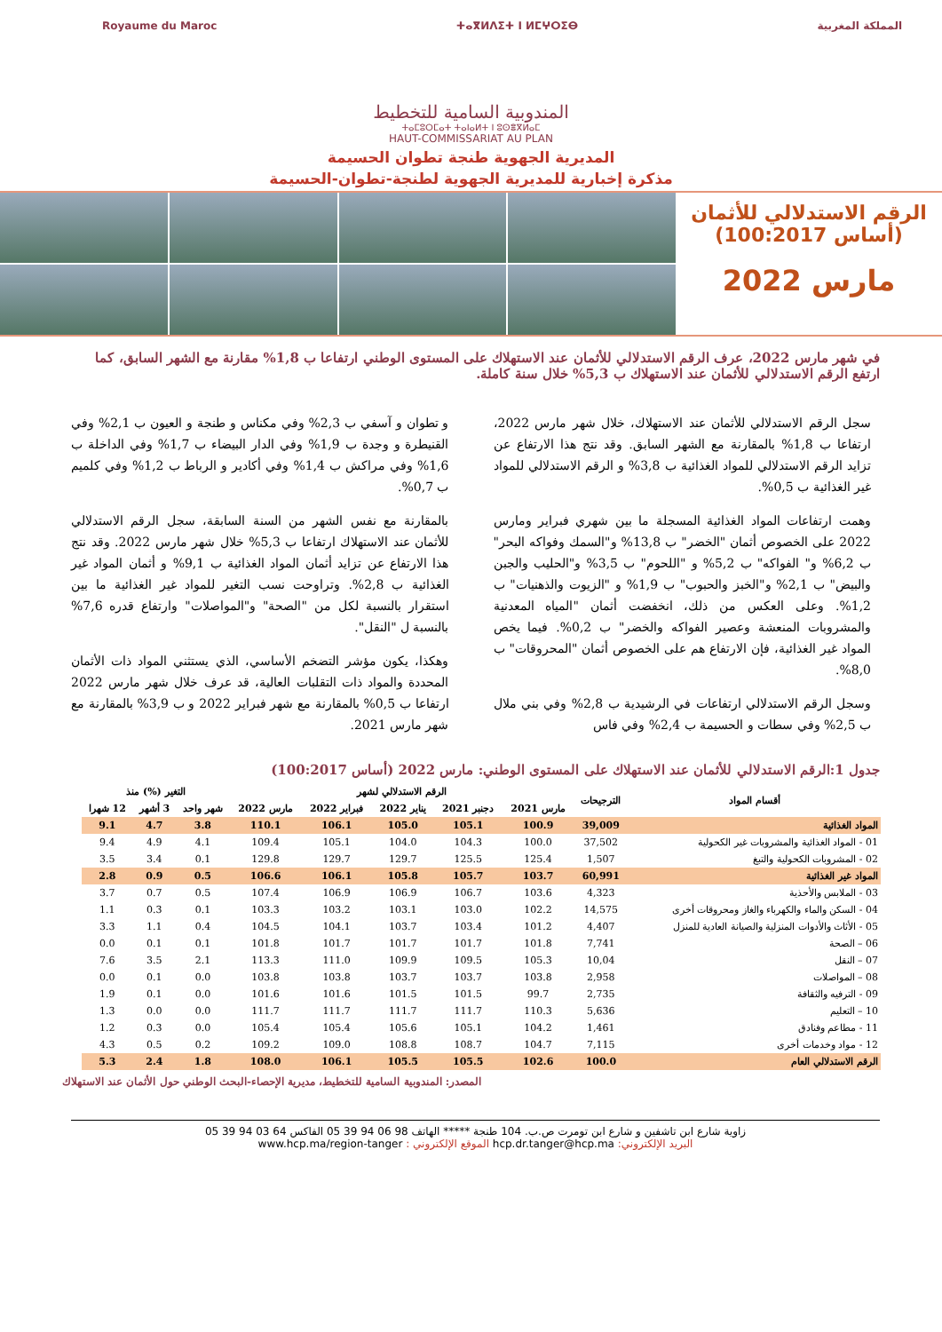Royaume du Maroc ⵜⴰⴳⵍⴷⵉⵜ ⵏ ⵍⵎⵖⵔⵉⴱ المملكة المغربية
المندوبية السامية للتخطيط
ⵜⴰⵎⵓⵔⵎⴰⵜ ⵜⴰⵏⴰⵍⵜ ⵏ ⵓⵙⴻⴳⵍⴰⵎ
HAUT-COMMISSARIAT AU PLAN
المديرية الجهوية طنجة تطوان الحسيمة
مذكرة إخبارية للمديرية الجهوية لطنجة-تطوان-الحسيمة
الرقم الاستدلالي للأثمان
(أساس 100:2017)
مارس 2022
في شهر مارس 2022، عرف الرقم الاستدلالي للأثمان عند الاستهلاك على المستوى الوطني ارتفاعا ب 1,8% مقارنة مع الشهر السابق، كما ارتفع الرقم الاستدلالي للأثمان عند الاستهلاك ب 5,3% خلال سنة كاملة.
سجل الرقم الاستدلالي للأثمان عند الاستهلاك، خلال شهر مارس 2022، ارتفاعا ب 1,8% بالمقارنة مع الشهر السابق. وقد نتج هذا الارتفاع عن تزايد الرقم الاستدلالي للمواد الغذائية ب 3,8% و الرقم الاستدلالي للمواد غير الغذائية ب 0,5%.
وهمت ارتفاعات المواد الغذائية المسجلة ما بين شهري فبراير ومارس 2022 على الخصوص أثمان "الخضر" ب 13,8% و"السمك وفواكه البحر" ب 6,2% و" الفواكه" ب 5,2% و "اللحوم" ب 3,5% و"الحليب والجبن والبيض" ب 2,1% و"الخبز والحبوب" ب 1,9% و "الزيوت والذهنيات" ب 1,2%. وعلى العكس من ذلك، انخفضت أثمان "المياه المعدنية والمشروبات المنعشة وعصير الفواكه والخضر" ب 0,2%. فيما يخص المواد غير الغذائية، فإن الارتفاع هم على الخصوص أثمان "المحروقات" ب 8,0%.
وسجل الرقم الاستدلالي ارتفاعات في الرشيدية ب 2,8% وفي بني ملال ب 2,5% وفي سطات و الحسيمة ب 2,4% وفي فاس
و تطوان و آسفي ب 2,3% وفي مكناس و طنجة و العيون ب 2,1% وفي القنيطرة و وجدة ب 1,9% وفي الدار البيضاء ب 1,7% وفي الداخلة ب 1,6% وفي مراكش ب 1,4% وفي أكادير و الرباط ب 1,2% وفي كلميم ب 0,7%.
بالمقارنة مع نفس الشهر من السنة السابقة، سجل الرقم الاستدلالي للأثمان عند الاستهلاك ارتفاعا ب 5,3% خلال شهر مارس 2022. وقد نتج هذا الارتفاع عن تزايد أثمان المواد الغذائية ب 9,1% و أثمان المواد غير الغذائية ب 2,8%. وتراوحت نسب التغير للمواد غير الغذائية ما بين استقرار بالنسبة لكل من "الصحة" و"المواصلات" وارتفاع قدره 7,6% بالنسبة ل "النقل".
وهكذا، يكون مؤشر التضخم الأساسي، الذي يستثني المواد ذات الأثمان المحددة والمواد ذات التقلبات العالية، قد عرف خلال شهر مارس 2022 ارتفاعا ب 0,5% بالمقارنة مع شهر فبراير 2022 و ب 3,9% بالمقارنة مع شهر مارس 2021.
جدول 1:الرقم الاستدلالي للأثمان عند الاستهلاك على المستوى الوطني: مارس 2022 (أساس 100:2017)
| أقسام المواد | الترجيحات | الرقم الاستدلالي لشهر | | | | | التغير (%) منذ | | |
| --- | --- | --- | --- | --- | --- | --- | --- | --- | --- |
| | | مارس 2021 | دجنبر 2021 | يناير 2022 | فبراير 2022 | مارس 2022 | شهر واحد | 3 أشهر | 12 شهرا |
| المواد الغذائية | 39,009 | 100.9 | 105.1 | 105.0 | 106.1 | 110.1 | 3.8 | 4.7 | 9.1 |
| 01 - المواد الغذائية والمشروبات غير الكحولية | 37,502 | 100.0 | 104.3 | 104.0 | 105.1 | 109.4 | 4.1 | 4.9 | 9.4 |
| 02 - المشروبات الكحولية والتبغ | 1,507 | 125.4 | 125.5 | 129.7 | 129.7 | 129.8 | 0.1 | 3.4 | 3.5 |
| المواد غير الغذائية | 60,991 | 103.7 | 105.7 | 105.8 | 106.1 | 106.6 | 0.5 | 0.9 | 2.8 |
| 03 - الملابس والأحذية | 4,323 | 103.6 | 106.7 | 106.9 | 106.9 | 107.4 | 0.5 | 0.7 | 3.7 |
| 04 - السكن والماء والكهرباء والغاز ومحروقات أخرى | 14,575 | 102.2 | 103.0 | 103.1 | 103.2 | 103.3 | 0.1 | 0.3 | 1.1 |
| 05 - الأثاث والأدوات المنزلية والصيانة العادية للمنزل | 4,407 | 101.2 | 103.4 | 103.7 | 104.1 | 104.5 | 0.4 | 1.1 | 3.3 |
| 06 – الصحة | 7,741 | 101.8 | 101.7 | 101.7 | 101.7 | 101.8 | 0.1 | 0.1 | 0.0 |
| 07 – النقل | 10,04 | 105.3 | 109.5 | 109.9 | 111.0 | 113.3 | 2.1 | 3.5 | 7.6 |
| 08 – المواصلات | 2,958 | 103.8 | 103.7 | 103.7 | 103.8 | 103.8 | 0.0 | 0.1 | 0.0 |
| 09 - الترفيه والثقافة | 2,735 | 99.7 | 101.5 | 101.5 | 101.6 | 101.6 | 0.0 | 0.1 | 1.9 |
| 10 – التعليم | 5,636 | 110.3 | 111.7 | 111.7 | 111.7 | 111.7 | 0.0 | 0.0 | 1.3 |
| 11 - مطاعم وفنادق | 1,461 | 104.2 | 105.1 | 105.6 | 105.4 | 105.4 | 0.0 | 0.3 | 1.2 |
| 12 - مواد وخدمات أخرى | 7,115 | 104.7 | 108.7 | 108.8 | 109.0 | 109.2 | 0.2 | 0.5 | 4.3 |
| الرقم الاستدلالي العام | 100.0 | 102.6 | 105.5 | 105.5 | 106.1 | 108.0 | 1.8 | 2.4 | 5.3 |
المصدر: المندوبية السامية للتخطيط، مديرية الإحصاء-البحث الوطني حول الأثمان عند الاستهلاك
زاوية شارع ابن تاشفين و شارع ابن تومرت ص.ب. 104 طنجة ***** الهاتف 98 06 94 39 05 الفاكس 64 03 94 39 05
البريد الإلكتروني: hcp.dr.tanger@hcp.ma الموقع الإلكتروني : www.hcp.ma/region-tanger